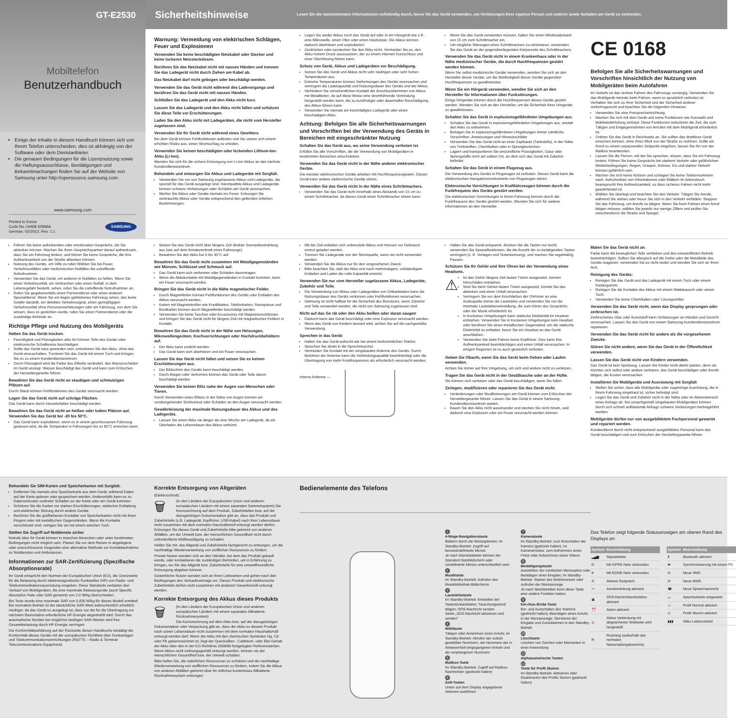GT-E2530
Mobiltelefon
Benutzerhandbuch
Einige der Inhalte in diesem Handbuch können sich von Ihrem Telefon unterscheiden, dies ist abhängig von der Software oder dem Dienstanbieter.
Die genauen Bedingungen für die Lizenznutzung sowie die Haftungsausschlüsse, Bestätigungen und Bekanntmachungen finden Sie auf der Website von Samsung unter http://opensource.samsung.com.
www.samsung.com
Printed in Korea
Code No.:GH68-32996A
German. 02/2013. Rev. 1.1
SAMSUNG
Sicherheitshinweise Lesen Sie die nachstehenden Informationen vollständig durch, bevor Sie das Gerät verwenden, um Verletzungen Ihrer eigenen Person und anderer sowie Schäden am Gerät zu vermeiden.
Warnung: Vermeidung von elektrischen Schlägen, Feuer und Explosionen
Verwenden Sie keine beschädigten Netzkabel oder Stecker und keine lockeren Netzsteckdosen.
Berühren Sie das Netzkabel nicht mit nassen Händen und trennen Sie das Ladegerät nicht durch Ziehen am Kabel ab.
Das Netzkabel darf nicht gebogen oder beschädigt werden.
Verwenden Sie das Gerät nicht während des Ladevorgangs und berühren Sie das Gerät nicht mit nassen Händen.
Schließen Sie das Ladegerät und den Akku nicht kurz.
Lassen Sie das Ladegerät und den Akku nicht fallen und schützen Sie diese Teile vor Erschütterungen.
Laden Sie den Akku nicht mit Ladegeräten, die nicht vom Hersteller zugelassen sind.
Verwenden Sie Ihr Gerät nicht während eines Gewitters.
Bei dem Gerät können Fehlfunktionen auftreten und Sie setzen sich einem erhöhten Risiko aus, einen Stromschlag zu erleiden.
Verwenden Sie keinen beschädigten oder leckenden Lithium-Ion-Akku (Li-Ion).
Wenden Sie sich für die sichere Entsorgung von Li-Ion-Akkus an das nächste Kundendienstzentrum.
Behandeln und entsorgen Sie Akkus und Ladegeräte mit Sorgfalt.
Verwenden Sie nur von Samsung zugelassene Akkus und Ladegeräte, die speziell für das Gerät ausgelegt sind. Inkompatible Akkus und Ladegeräte können schwere Verletzungen oder Schäden am Gerät verursachen.
Werfen Sie Akkus oder Geräte niemals ins Feuer. Entsorgen Sie verbrauchte Akkus oder Geräte entsprechend den geltenden örtlichen Bestimmungen.
Legen Sie weder Akkus noch das Gerät auf oder in ein Heizgerät wie z.B. eine Mikrowelle, einen Ofen oder einen Heizkörper. Die Akkus können dadurch überhitzen und explodieren!
Zerdrücken oder zerstechen Sie den Akku nicht. Vermeiden Sie es, den Akku hohem Druck auszusetzen, der zu einem internen Kurzschluss und einer Überhitzung führen kann.
Schutz von Gerät, Akkus und Ladegeräten vor Beschädigung.
Setzen Sie das Gerät und Akkus nicht sehr niedrigen oder sehr hohen Temperaturen aus.
Extreme Temperaturen können Verformungen des Geräts verursachen und verringern die Ladekapazität und Nutzungsdauer des Geräts und der Akkus.
Verhindern Sie versehentlichen Kontakt der Anschlussklemmen von Akkus mit Metallteilen, da auf diese Weise eine stromführende Verbindung hergestellt werden kann, die zu kurzfristiger oder dauerhafter Beschädigung des Akkus führen kann.
Verwenden Sie niemals ein beschädigtes Ladegerät oder einen beschädigten Akku.
Achtung: Befolgen Sie alle Sicherheitswarnungen und Vorschriften bei der Verwendung des Geräts in Bereichen mit eingeschränkter Nutzung
Schalten Sie das Gerät aus, wo seine Verwendung verboten ist.
Erfüllen Sie alle Vorschriften, die die Verwendung von Mobilgeräten in bestimmten Bereichen einschränken.
Verwenden Sie das Gerät nicht in der Nähe anderer elektronischer Geräte.
Die meisten elektronischen Geräte arbeiten mit Hochfrequenzsignalen. Dieses Gerät kann andere elektronische Geräte stören.
Verwenden Sie das Gerät nicht in der Nähe eines Schrittmachers.
Verwenden Sie das Gerät nicht innerhalb eines Abstands von 15 cm zu einem Schrittmacher, da dieses Gerät einen Schrittmacher stören kann.
Wenn Sie das Gerät verwenden müssen, halten Sie einen Mindestabstand von 15 cm zum Schrittmacher ein.
Um mögliche Störungen eines Schrittmachers zu minimieren, verwenden Sie das Gerät an der gegenüberliegenden Körperseite des Schrittmachers.
Verwenden Sie das Gerät nicht in einem Krankenhaus oder in der Nähe medizinischer Geräte, die durch Hochfrequenzen gestört werden können.
Wenn Sie selbst medizinische Geräte verwenden, wenden Sie sich an den Hersteller dieser Geräte, um die Störfestigkeit dieser Geräte gegenüber Hochfrequenzen zu gewährleisten.
Wenn Sie ein Hörgerät verwenden, wenden Sie sich an den Hersteller für Informationen über Funkstörungen.
Einige Hörgeräte können durch die Hochfrequenzen dieses Geräts gestört werden. Wenden Sie sich an den Hersteller, um die Sicherheit Ihres Hörgeräts zu gewährleisten.
Schalten Sie das Gerät in explosionsgefährdeten Umgebungen aus.
Schalten Sie das Gerät in explosionsgefährdeten Umgebungen aus, anstatt den Akku zu entnehmen.
Befolgen Sie in explosionsgefährdeten Umgebungen immer sämtliche Vorschriften, Anweisungen und Hinweisschilder.
Verwenden Sie das Gerät nicht an einer Zapfsäule (Tankstelle), in der Nähe von Treibstoffen, Chemikalien oder in Sprengbereichen.
Lagern und transportieren Sie entzündliche Flüssigkeiten, Gase oder Sprengstoffe nicht am selben Ort, an dem sich das Gerät mit Zubehör befindet.
Schalten Sie das Gerät in einem Flugzeug aus.
Die Verwendung des Geräts in Flugzeugen ist verboten. Dieses Gerät kann die elektronischen Navigationsinstrumente von Flugzeugen stören.
Elektronische Vorrichtungen in Kraftfahrzeugen können durch die Funkfrequenz des Geräts gestört werden.
Die elektronischen Vorrichtungen in Ihrem Fahrzeug können durch die Funkfrequenz des Geräts gestört werden. Wenden Sie sich für weitere Informationen an den Hersteller.
CE 0168
Befolgen Sie alle Sicherheitswarnungen und Vorschriften hinsichtlich der Nutzung von Mobilgeräten beim Autofahren
Im Verkehr ist das sichere Fahren des Fahrzeugs vorrangig. Verwenden Sie das Mobilgerät niemals beim Fahren, wenn es gesetzlich verboten ist. Verhalten Sie sich zu Ihrer Sicherheit und der Sicherheit anderer verkehrsgerecht und beachten Sie die folgenden Hinweise:
Verwenden Sie eine Freisprecheinrichtung.
Machen Sie sich mit dem Gerät und seine Funktionen wie Kurzwahl und Wahlwiederholung vertraut. Diese Funktionen reduzieren die Zeit, die zum Tätigen und Entgegennehmen von Anrufen mit dem Mobilgerät erforderlich ist.
Ordnen Sie das Gerät in Reichweite an. Sie sollten das drahtlose Gerät erreichen können, ohne Ihren Blick von der Straße zu nehmen. Sollte ein Anruf zu einem unpassenden Zeitpunkt eingehen, lassen Sie ihn von der Mailbox beantworten.
Lassen Sie die Person, mit der Sie sprechen, wissen, dass Sie ein Fahrzeug lenken. Führen Sie keine Gespräche bei starkem Verkehr oder gefährlichen Wetterbedingungen. Regen, Graupel, Schnee, Eis und starker Verkehr können gefährlich sein.
Machen Sie sich keine Notizen und schlagen Sie keine Telefonnummern nach. Aufschreiben von Informationen oder Blättern im Adressbuch beansprucht Ihre Aufmerksamkeit, so dass sicheres Fahren nicht mehr gewährleistet ist.
Wählen Sie überlegt und beachten Sie den Verkehr. Tätigen Sie Anrufe, während Sie stehen oder bevor Sie sich in den Verkehr einfädeln. Stoppen Sie das Fahrzeug, um Anrufe zu tätigen. Wenn Sie beim Fahren einen Anruf tätigen müssen, wählen Sie jeweils nur wenige Ziffern und prüfen Sie zwischendurch die Straße und Spiegel.
Führen Sie keine aufreibenden oder emotionalen Gespräche, die Sie ablenken können. Machen Sie Ihren Gesprächspartner darauf aufmerksam, dass Sie ein Fahrzeug lenken, und führen Sie keine Gespräche, die Ihre Aufmerksamkeit von der Straße ablenken können.
Nutzung des Geräts, um Hilfe zu rufen Wählen Sie bei Feuer, Verkehrsunfällen oder medizinischen Notfällen die zutreffende Notrufnummer.
Verwenden Sie das Gerät, um anderen in Notfällen zu helfen. Wenn Sie einen Verkehrsunfall, ein Verbrechen oder einen Notfall, in dem Lebensgefahr besteht, sehen, rufen Sie die zutreffende Notrufnummer an.
Rufen Sie gegebenenfalls einen Pannendienst oder einen anderen Spezialdienst. Wenn Sie ein liegen gebliebenes Fahrzeug sehen, das keine Gefahr darstellt, ein defektes Verkehrssignal, einen geringfügigen Verkehrsunfall ohne Personenverletzungen oder ein Fahrzeug, von dem Sie wissen, dass es gestohlen wurde, rufen Sie einen Pannendienst oder die zuständige Behörde an.
Richtige Pflege und Nutzung des Mobilgeräts
Halten Sie das Gerät trocken.
Feuchtigkeit und Flüssigkeiten aller Art können Teile des Geräts oder elektronische Schaltkreise beschädigen.
Sollte das Gerät nass geworden sein, entnehmen Sie den Akku, ohne das Gerät einzuschalten. Trocknen Sie das Gerät mit einem Tuch und bringen Sie es zu einem Kundendienstzentrum.
Durch Flüssigkeit wird die Farbe des Etiketts verändert, das Wasserschäden im Gerät anzeigt. Wasser beschädigt das Gerät und kann zum Erlöschen der Herstellergarantie führen.
Bewahren Sie das Gerät nicht an staubigen und schmutzigen Plätzen auf.
Durch Staub können Fehlfunktionen des Geräts verursacht werden.
Legen Sie das Gerät nicht auf schräge Flächen.
Das Gerät kann durch Herunterfallen beschädigt werden.
Bewahren Sie das Gerät nicht an heißen oder kalten Plätzen auf. Verwenden Sie das Gerät bei -20 bis 50°C.
Das Gerät kann explodieren, wenn es in einem geschlossenen Fahrzeug gelassen wird, da die Temperatur in Fahrzeugen bis zu 80°C erreichen kann.
Setzen Sie das Gerät nicht über längere Zeit direkter Sonnenbestrahlung aus (wie auf dem Armaturenbrett eines Fahrzeugs).
Bewahren Sie den Akku bei 0 bis 40°C auf.
Bewahren Sie das Gerät nicht zusammen mit Metallgegenständen wie Münzen, Schlüssel und Schmuck auf.
Das Gerät kann sich verformen oder Schäden davontragen.
Wenn die Akkukontakte mit Metallgegenständen in Kontakt kommen, kann ein Feuer verursacht werden.
Bringen Sie das Gerät nicht in die Nähe magnetischer Felder.
Durch Magnetfelder können Fehlfunktionen des Geräts oder Entladen des Akkus verursacht werden.
Karten mit Magnetstreifen wie Kreditkarten, Telefonkarten, Reisepässe und Bordkarten können durch Magnetfelder beschädigt werden.
Verwenden Sie keine Taschen oder Accessoires mit Magnetverschlüssen und bringen Sie das Gerät nicht für längere Zeit mit magnetischen Feldern in Kontakt.
Bewahren Sie das Gerät nicht in der Nähe von Heizungen, Mikrowellengeräten, Kochvorrichtungen oder Hochdruckbehältern auf.
Der Akku kann undicht werden.
Das Gerät kann sich überhitzen und ein Feuer verursachen.
Lassen Sie das Gerät nicht fallen und setzen Sie es keinen Erschütterungen aus.
Der Bildschirm des Geräts kann beschädigt werden.
Durch Biegen oder Verformen können das Gerät oder Teile davon beschädigt werden.
Verwenden Sie keinen Blitz nahe der Augen von Menschen oder Tieren.
Durch Verwenden eines Blitzes in der Nähe von Augen können ein vorübergehender Sichtverlust oder Schäden an den Augen verursacht werden.
Gewährleistung der maximale Nutzungsdauer des Akkus und des Ladegeräts.
Lassen Sie einen Akku nie länger als eine Woche am Ladegerät, da ein Überladen die Lebensdauer des Akkus verkürzt.
Mit der Zeit entladen sich unbenutzte Akkus und müssen vor Gebrauch erneut geladen werden.
Trennen Sie Ladegeräte von der Stromquelle, wenn sie nicht verwendet werden.
Verwenden Sie die Akkus nur für den vorgesehenen Zweck.
Bitte beachten Sie, daß der Akku erst nach mehrmaligem, vollständigem Entladen und Laden die volle Kapazität erreicht.
Verwenden Sie nur vom Hersteller zugelassene Akkus, Ladegeräte, Zubehör und Teile.
Die Verwendung von Akkus oder Ladegeräten von Drittanbietern kann die Nutzungsdauer des Geräts verkürzen oder Fehlfunktionen verursachen.
Samsung ist nicht haftbar für die Sicherheit des Benutzers, wenn Zubehör und Teile verwendet werden, die nicht von Samsung zugelassen sind.
Nicht auf das Ge rät oder den Akku beißen oder daran saugen
Dadurch kann das Gerät beschädigt oder eine Explosion verursacht werden.
Wenn das Gerät von Kindern benutzt wird, achten Sie auf die sachgemäße Verwendung.
Sprechen in das Gerät:
Halten Sie das Gerät aufrecht wie bei einem herkömmlichen Telefon.
Sprechen Sie direkt in die Sprechmuschel.
Vermeiden Sie Kontakt mit der eingebauten Antenne des Geräts. Durch Berühren der Antenne kann die Verbindungsqualität beeinträchtigt oder die Übertragung von mehr Funkfrequenzen als erforderlich verursacht werden.
Interne Antenne —
Halten Sie das Gerät entspannt, drücken Sie die Tasten nur leicht, verwenden Sie Spezialfunktionen, die die Anzahl der zu betätigenden Tasten verringern (z. B. Vorlagen und Texterkennung), und machen Sie regelmäßig Pausen.
Schützen Sie Ihr Gehör und Ihre Ohren bei der Verwendung eines Headsets.
⚠
Ist das Gehör längere Zeit lauten Tönen ausgesetzt, können Hörschäden entstehen.
Sind Sie beim Gehen lauten Tönen ausgesetzt, könnte Sie das ablenken und einen Unfall verursachen.
Verringern Sie vor dem Anschließen der Ohrhörer an eine Audioquelle immer die Lautstärke und verwenden Sie nur die minimale Lautstärkeneinstellung, die zum Hören des Gesprächs oder der Musik erforderlich ist.
In trockenen Umgebungen kann statische Elektrizität im Headset entstehen. Verwenden Sie in trockenen Umgebungen kein Headset oder berühren Sie einen metallischen Gegenstand, um die statische Elektrizität zu entladen, bevor Sie ein Headset an das Gerät anschließen.
Verwenden Sie beim Fahren keine Kopfhörer. Dies kann Ihre Aufmerksamkeit beeinträchtigen und einen Unfall verursachen. In einigen Regionen ist es auch gesetzlich verboten.
Geben Sie Obacht, wenn Sie das Gerät beim Gehen oder Laufen verwenden.
Achten Sie immer auf Ihre Umgebung, um sich und andere nicht zu verletzen.
Tragen Sie das Gerät nicht in der Gesäßtasche oder an der Hüfte.
Sie können sich verletzen oder das Gerät beschädigen, wenn Sie fallen.
Zerlegen, modifizieren oder reparieren Sie das Gerät nicht.
Veränderungen oder Modifizierungen am Gerät können zum Erlöschen der Herstellergarantie führen. Lassen Sie das Gerät in einem Samsung-Kundendienstzentrum warten.
Bauen Sie den Akku nicht auseinander und stechen Sie nicht hinein, weil dadurch eine Explosion oder ein Feuer verursacht werden können.
Malen Sie das Gerät nicht an.
Farbe kann die beweglichen Teile verkleben und den einwandfreien Betrieb beeinträchtigen. Sollten Sie allergisch auf die Farbe oder die Metallteile des Geräts reagieren, verwenden Sie es nicht weiter und wenden Sie sich an Ihren Arzt.
Reinigung des Geräts:
Reinigen Sie das Gerät und das Ladegerät mit einem Tuch oder einem Radiergummi.
Reinigen Sie die Kontakte des Akkus mit einem Wattebausch oder einem Tuch.
Verwenden Sie keine Chemikalien oder Lösungsmittel.
Verwenden Sie das Gerät nicht, wenn das Display gesprungen oder zerbrochen ist.
Zerbrochenes Glas oder Kunststoff kann Verletzungen an Händen und Gesicht verursachen. Lassen Sie das Gerät von einem Samsung-Kundendienstzentrum reparieren.
Verwenden Sie das Gerät nicht für andere als die vorgesehenen Zwecke.
Stören Sie nicht andere, wenn Sie das Gerät in der Öffentlichkeit verwenden.
Lassen Sie das Gerät nicht von Kindern verwenden.
Das Gerät ist kein Spielzeug. Lassen Sie Kinder nicht damit spielen, denn sie könnten sich selbst oder andere verletzen, das Gerät beschädigen oder Anrufe tätigen, die Kosten verursachen.
Installieren Sie Mobilgeräte und Ausrüstung mit Sorgfalt
Stellen Sie sicher, dass alle Mobilgeräte oder zugehörige Ausrüstung, die in Ihrem Fahrzeug eingebaut ist, sicher befestigt sind.
Legen Sie das Gerät und Zubehör nicht in der Nähe oder im Aktionsbereich eines Airbags ab. Bei unsachgemäß eingebauten Mobilgeräten können durch sich schnell aufblasende Airbags schwere Verletzungen herbeigeführt werden.
Mobilgeräte dürfen nur von ausgebildetem Fachpersonal gewartet und repariert werden.
Kundendienst durch nicht entsprechend ausgebildetes Personal kann das Gerät beschädigen und zum Erlöschen der Herstellergarantie führen.
Behandeln Sie SIM-Karten und Speicherkarten mit Sorgfalt.
Entfernen Sie niemals eine Speicherkarte aus dem Gerät, während Daten auf der Karte gelesen oder gespeichert werden. Anderenfalls kann es zu Datenverlusten und/oder Schäden an der Karte oder am Gerät kommen.
Schützen Sie die Karten vor starken Erschütterungen, statischer Entladung und elektrischer Störung durch andere Geräte.
Berühren Sie die goldfarbenen Kontakte von Speicherkarten nicht mit Ihren Fingern oder mit metallischen Gegenständen. Wenn die Kontakte verschmutzt sind, reinigen Sie sie mit einem weichen Tuch.
Stellen Sie Zugriff auf Notdienste sicher
Notrufe über Ihr Gerät können in manchen Bereichen oder unter bestimmten Bedingungen nicht möglich sein. Planen Sie vor dem Reisen in abgelegene oder unerschlossene Gegenden eine alternative Methode zur Kontaktaufnahme zu Notdiensten und Ambulanzen.
Informationen zur SAR-Zertifizierung (Spezifische Absorptionsrate)
Ihr Gerät entspricht den Normen der Europäischen Union (EU), die Grenzwerte für die Belastung durch elektromagnetische Funkwellen (HF) von Radio- und Telekommunikationsausrüstung vorgeben. Diese Standards verbieten den Verkauf von Mobilgeräten, die eine maximale Belastungsrate (auch Specific Absorption Rate oder SAR genannt) von 2,0 W/kg überschreiten.
Bei Tests wurde eine maximale SAR von 0,426 W/kg für dieses Modell ermittelt. Bei normalem Betrieb ist der tatsächliche SAR-Wert wahrscheinlich erheblich niedriger, da das Gerät so ausgelegt ist, dass nur die für die Übertragung zur nächsten Basisstation erforderliche HF-Energie abgestrahlt wird. Durch das automatische Senden bei möglichst niedrigen SAR-Werten wird Ihre Gesamtbelastung durch HF-Energie verringert.
Die Konformitätserklärung auf der Rückseite dieses Handbuchs bestätigt die Konformität dieses Geräts mit der europäischen Richtlinie über Funkanlagen und Telekommunikationseinrichtungen (R&TTE – Radio & Terminal Telecommunications Equipment).
Korrekte Entsorgung von Altgeräten
(Elektroschrott)
🗑 (In den Ländern der Europäischen Union und anderen europäischen Ländern mit einem separaten Sammelsystem) Die Kennzeichnung auf dem Produkt, Zubehörteilen bzw. auf der dazugehörigen Dokumentation gibt an, dass das Produkt und Zubehörteile (z.B. Ladegerät, Kopfhörer, USB-Kabel) nach ihrer Lebensdauer nicht zusammen mit dem normalen Haushaltsmüll entsorgt werden dürfen. Entsorgen Sie dieses Gerät und Zubehörteile bitte getrennt von anderen Abfällen, um der Umwelt bzw. der menschlichen Gesundheit nicht durch unkontrollierte Müllbeseitigung zu schaden.
Helfen Sie mit, das Altgerät und Zubehörteile fachgerecht zu entsorgen, um die nachhaltige Wiederverwertung von stofflichen Ressourcen zu fördern.
Private Nutzer wenden sich an den Händler, bei dem das Produkt gekauft wurde, oder kontaktieren die zuständigen Behörden, um in Erfahrung zu bringen, wo Sie das Altgerät bzw. Zubehörteile für eine umweltfreundliche Entsorgung abgeben können.
Gewerbliche Nutzer wenden sich an ihren Lieferanten und gehen nach den Bedingungen des Verkaufsvertrags vor. Dieses Produkt und elektronische Zubehörteile dürfen nicht zusammen mit anderem Gewerbemüll entsorgt werden.
Korrekte Entsorgung des Akkus dieses Produkts
🗑 (In den Ländern der Europäischen Union und anderen europäischen Ländern mit einem separaten Altbatterie-Rücknahmesystem)
Die Kennzeichnung auf dem Akku bzw. auf der dazugehörigen Dokumentation oder Verpackung gibt an, dass der Akku zu diesem Produkt nach seiner Lebensdauer nicht zusammen mit dem normalen Haushaltsmüll entsorgt werden darf. Wenn der Akku mit den chemischen Symbolen Hg, Cd oder Pb gekennzeichnet ist, liegt der Quecksilber-, Cadmium- oder Blei-Gehalt der Akku über den in der EG-Richtlinie 2006/66 festgelegten Referenzwerten. Wenn Akkus nicht ordnungsgemäß entsorgt werden, können sie der menschlichen Gesundheit bzw. der Umwelt schaden.
Bitte helfen Sie, die natürlichen Ressourcen zu schützen und die nachhaltige Wiederverwertung von stofflichen Ressourcen zu fördern, indem Sie die Akkus von anderen Abfällen getrennt über Ihr örtliches kostenloses Altbatterie-Rücknahmesystem entsorgen.
Bedienelemente des Telefons
1
4-Wege-Navigationstaste
Blättern durch die Menüoptionen; im Standby-Betrieb: Zugriff auf benutzerdefinierte Menüs
Je nach Dienstanbieter können der Standard-Startbildschirm oder vordefinierte Menüs unterschiedlich sein.
2
Musiktaste
Im Standby-Betrieb: Aufrufen des Musikbibliothek-Bildschirms
3
Lautstärketaste
Im Standby-Betrieb: Einstellen der Tastentonlautstärke; Täuschungsanruf tätigen; SOS-Nachricht senden
Siehe „SOS-Nachricht aktivieren und senden"
4
Wähltaste
Tätigen oder Annehmen eines Anrufs; im Standby-Betrieb: Abrufen der zuletzt gewählten Nummern, der Nummern der in Abwesenheit eingegangenen Anrufe und der empfangenen Nummern
5
Mailbox-Taste
Im Standby-Betrieb: Zugriff auf Mailbox-Nachrichten (gedrückt halten)
6
Soft-Tasten
Unten auf dem Display angegebene Aktionen ausführen
7
Kamerataste
Im Standby-Betrieb: zum Einschalten der Kamera (gedrückt halten); im Kameramodus: zum Aufnehmen eines Fotos oder Aufzeichnen eines Videos
8
Bestätigungstaste
Auswählen der markierten Menüoption oder Bestätigen einer Eingabe; im Standby-Betrieb: Starten des Webbrowsers oder Aufrufen der Menüanzeige
Je nach Netzbetreiber kann diese Taste eine andere Funktion haben.
9
Ein-/Aus-/Ende-Taste
Ein- und Ausschalten des Telefons (gedrückt halten); Beendigen eines Anrufs; in der Menüanzeige: Stornieren der Eingabe und Zurückkehren in den Standby-Betrieb
10
Löschtaste
Löschen von Zeichen oder Elementen in einer Anwendung
11
Alphanumerische Tasten
12
Taste für Profil Stumm
Im Standby-Betrieb: Aktivieren oder Deaktivieren des Profils Stumm (gedrückt halten)
Das Telefon zeigt folgende Statusanzeigen am oberen Rand des Displays an:
| Symbol | Beschreibung |
| --- | --- |
| ▂▄▆ | Signalstärke |
| G | Mit GPRS-Netz verbunden |
| E | Mit EDGE-Netz verbunden |
| ✆ | Aktives Gespräch |
| ↪ | Anrufumleitung aktiviert |
| ▣ | SOS-Nachrichtenfunktion aktiviert |
| ⏰ | Alarm aktiviert |
| ◎ | Aktive Verbindung mit abgesicherter Webseite wird hergestellt |
| R | Roaming (außerhalb des normalen Netzempfangsbereichs) |
| Symbol | Beschreibung |
| --- | --- |
| ᛒ | Bluetooth aktiviert |
| ⇄ | Synchronisierung mit einem PC |
| ✉ | Neue SMS |
| ✉ | Neue MMS |
| ☎ | Neue Sprachnachricht |
| ▭ | Speicherkarte eingesetzt |
| ◁ | Profil Normal aktiviert |
| ◁̸ | Profil Stumm aktiviert |
| ▮▮▮ | Akku-Ladezustand |